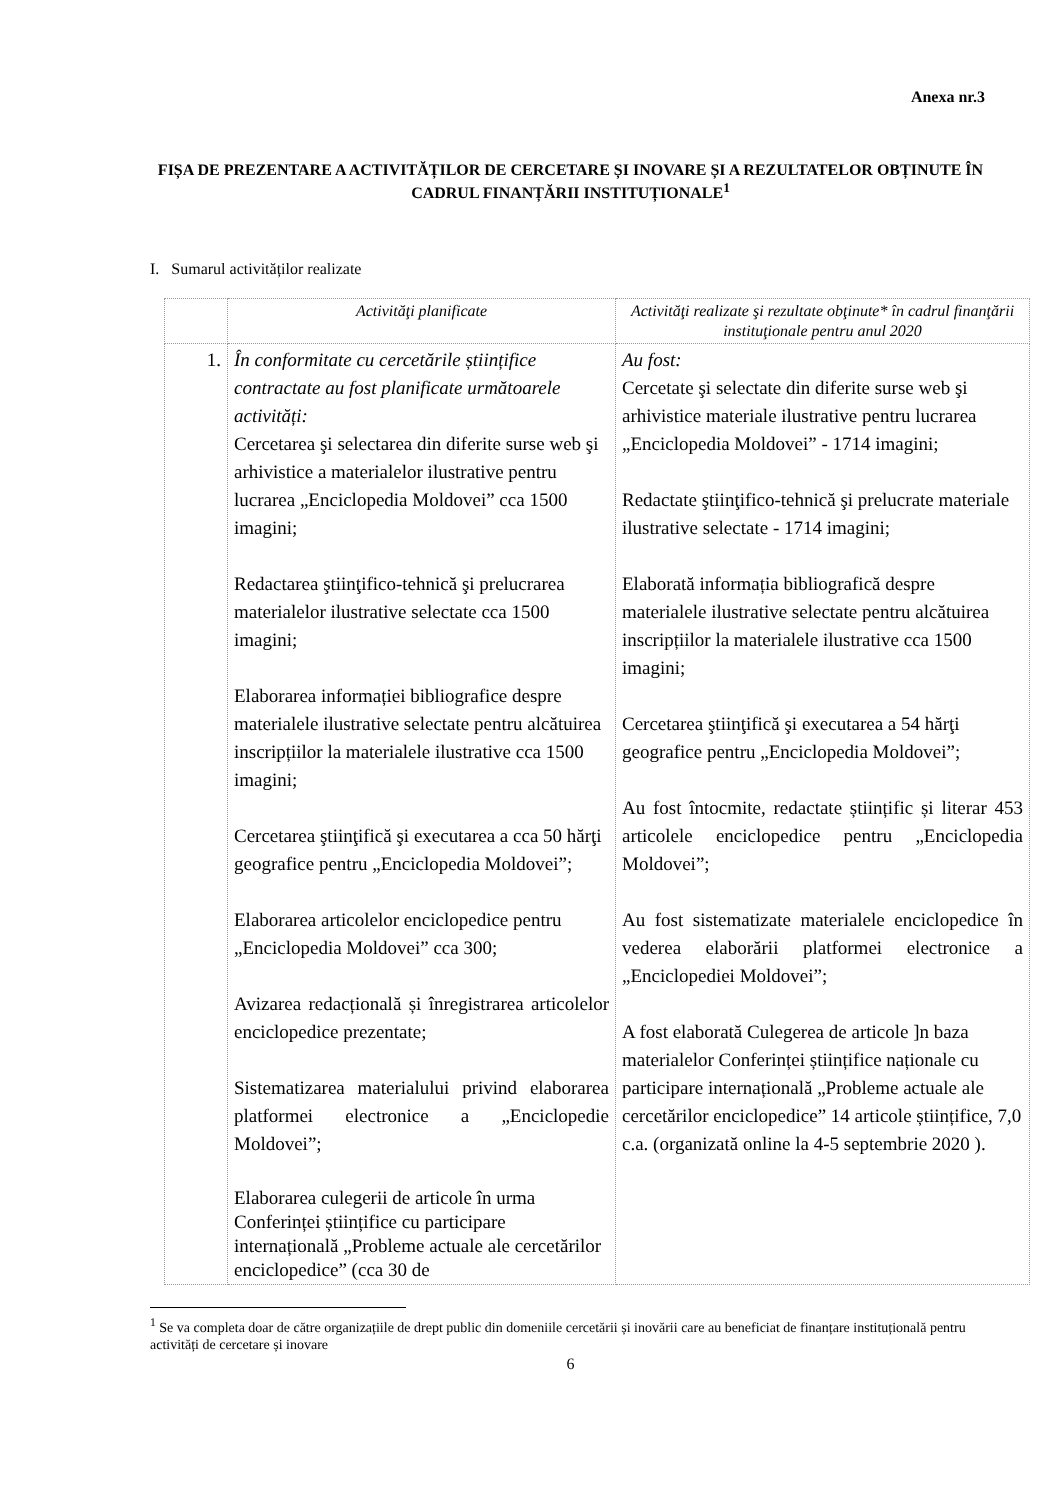Anexa nr.3
FIȘA DE PREZENTARE A ACTIVITĂȚILOR DE CERCETARE ȘI INOVARE ȘI A REZULTATELOR OBȚINUTE ÎN CADRUL FINANȚĂRII INSTITUȚIONALE<sup>1</sup>
I. Sumarul activităților realizate
| | Activităţi planificate | Activităţi realizate şi rezultate obţinute* în cadrul finanţării instituţionale pentru anul 2020 |
| --- | --- | --- |
| 1. | În conformitate cu cercetările științifice contractate au fost planificate următoarele activități: Cercetarea şi selectarea din diferite surse web şi arhivistice a materialelor ilustrative pentru lucrarea „Enciclopedia Moldovei” cca 1500 imagini; Redactarea ştiinţifico-tehnică şi prelucrarea materialelor ilustrative selectate cca 1500 imagini; Elaborarea informației bibliografice despre materialele ilustrative selectate pentru alcătuirea inscripțiilor la materialele ilustrative cca 1500 imagini; Cercetarea ştiinţifică şi executarea a cca 50 hărţi geografice pentru „Enciclopedia Moldovei”; Elaborarea articolelor enciclopedice pentru „Enciclopedia Moldovei” cca 300; Avizarea redacțională și înregistrarea articolelor enciclopedice prezentate; Sistematizarea materialului privind elaborarea platformei electronice a „Enciclopedie Moldovei”; Elaborarea culegerii de articole în urma Conferinței științifice cu participare internațională „Probleme actuale ale cercetărilor enciclopedice” (cca 30 de | Au fost: Cercetate şi selectate din diferite surse web şi arhivistice materiale ilustrative pentru lucrarea „Enciclopedia Moldovei” - 1714 imagini; Redactate ştiinţifico-tehnică şi prelucrate materiale ilustrative selectate - 1714 imagini; Elaborată informația bibliografică despre materialele ilustrative selectate pentru alcătuirea inscripțiilor la materialele ilustrative cca 1500 imagini; Cercetarea ştiinţifică şi executarea a 54 hărţi geografice pentru „Enciclopedia Moldovei”; Au fost întocmite, redactate științific și literar 453 articolele enciclopedice pentru „Enciclopedia Moldovei”; Au fost sistematizate materialele enciclopedice în vederea elaborării platformei electronice a „Enciclopediei Moldovei”; A fost elaborată Culegerea de articole ]n baza materialelor Conferinței științifice naționale cu participare internațională „Probleme actuale ale cercetărilor enciclopedice” 14 articole științifice, 7,0 c.a. (organizată online la 4-5 septembrie 2020 ). |
<sup>1</sup> Se va completa doar de către organizațiile de drept public din domeniile cercetării și inovării care au beneficiat de finanțare instituțională pentru activități de cercetare și inovare
6